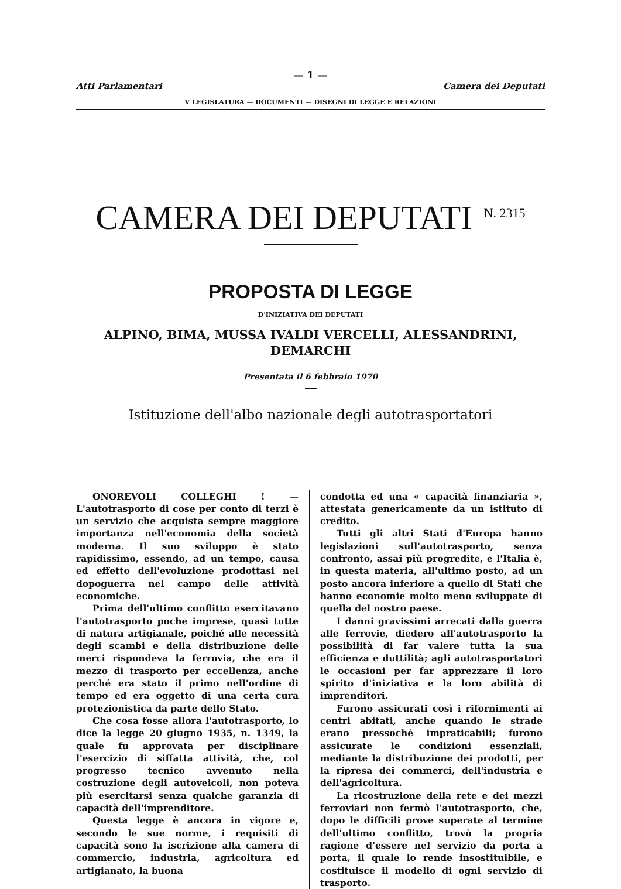— 1 —
Atti Parlamentari Camera dei Deputati
V LEGISLATURA — DOCUMENTI — DISEGNI DI LEGGE E RELAZIONI
CAMERA DEI DEPUTATI<sup>N. 2315</sup>
PROPOSTA DI LEGGE
D'INIZIATIVA DEI DEPUTATI
ALPINO, BIMA, MUSSA IVALDI VERCELLI, ALESSANDRINI,
DEMARCHI
Presentata il 6 febbraio 1970
Istituzione dell'albo nazionale degli autotrasportatori
ONOREVOLI COLLEGHI ! — L'autotrasporto di cose per conto di terzi è un servizio che acquista sempre maggiore importanza nell'economia della società moderna. Il suo sviluppo è stato rapidissimo, essendo, ad un tempo, causa ed effetto dell'evoluzione prodottasi nel dopoguerra nel campo delle attività economiche.
Prima dell'ultimo conflitto esercitavano l'autotrasporto poche imprese, quasi tutte di natura artigianale, poiché alle necessità degli scambi e della distribuzione delle merci rispondeva la ferrovia, che era il mezzo di trasporto per eccellenza, anche perché era stato il primo nell'ordine di tempo ed era oggetto di una certa cura protezionistica da parte dello Stato.
Che cosa fosse allora l'autotrasporto, lo dice la legge 20 giugno 1935, n. 1349, la quale fu approvata per disciplinare l'esercizio di siffatta attività, che, col progresso tecnico avvenuto nella costruzione degli autoveicoli, non poteva più esercitarsi senza qualche garanzia di capacità dell'imprenditore.
Questa legge è ancora in vigore e, secondo le sue norme, i requisiti di capacità sono la iscrizione alla camera di commercio, industria, agricoltura ed artigianato, la buona
condotta ed una « capacità finanziaria », attestata genericamente da un istituto di credito.
Tutti gli altri Stati d'Europa hanno legislazioni sull'autotrasporto, senza confronto, assai più progredite, e l'Italia è, in questa materia, all'ultimo posto, ad un posto ancora inferiore a quello di Stati che hanno economie molto meno sviluppate di quella del nostro paese.
I danni gravissimi arrecati dalla guerra alle ferrovie, diedero all'autotrasporto la possibilità di far valere tutta la sua efficienza e duttilità; agli autotrasportatori le occasioni per far apprezzare il loro spirito d'iniziativa e la loro abilità di imprenditori.
Furono assicurati così i rifornimenti ai centri abitati, anche quando le strade erano pressoché impraticabili; furono assicurate le condizioni essenziali, mediante la distribuzione dei prodotti, per la ripresa dei commerci, dell'industria e dell'agricoltura.
La ricostruzione della rete e dei mezzi ferroviari non fermò l'autotrasporto, che, dopo le difficili prove superate al termine dell'ultimo conflitto, trovò la propria ragione d'essere nel servizio da porta a porta, il quale lo rende insostituibile, e costituisce il modello di ogni servizio di trasporto.